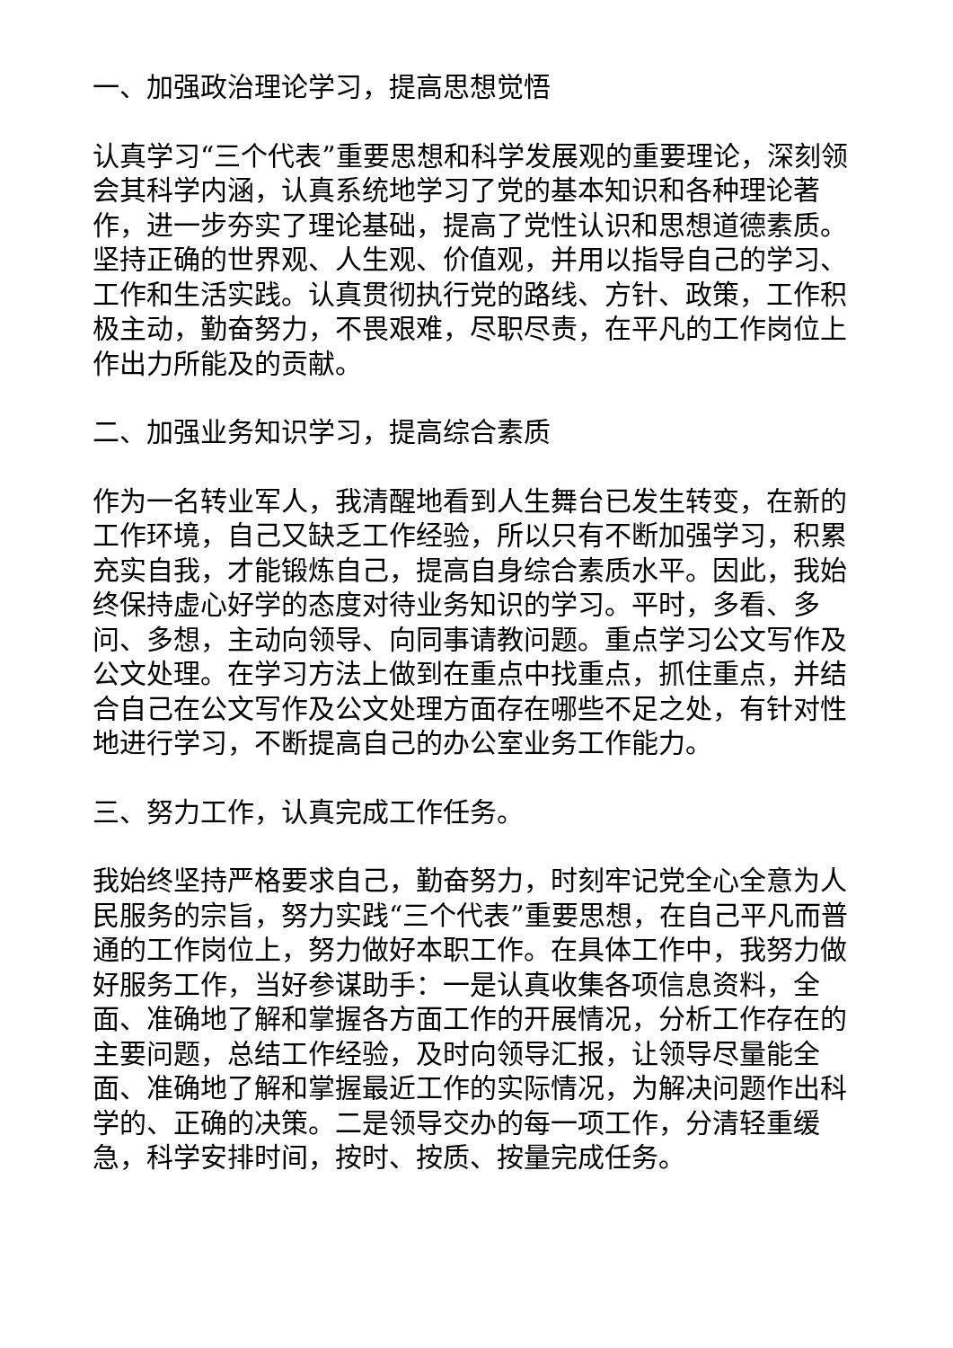一、加强政治理论学习，提高思想觉悟
认真学习“三个代表”重要思想和科学发展观的重要理论，深刻领会其科学内涵，认真系统地学习了党的基本知识和各种理论著作，进一步夯实了理论基础，提高了党性认识和思想道德素质。坚持正确的世界观、人生观、价值观，并用以指导自己的学习、工作和生活实践。认真贯彻执行党的路线、方针、政策，工作积极主动，勤奋努力，不畏艰难，尽职尽责，在平凡的工作岗位上作出力所能及的贡献。
二、加强业务知识学习，提高综合素质
作为一名转业军人，我清醒地看到人生舞台已发生转变，在新的工作环境，自己又缺乏工作经验，所以只有不断加强学习，积累充实自我，才能锻炼自己，提高自身综合素质水平。因此，我始终保持虚心好学的态度对待业务知识的学习。平时，多看、多问、多想，主动向领导、向同事请教问题。重点学习公文写作及公文处理。在学习方法上做到在重点中找重点，抓住重点，并结合自己在公文写作及公文处理方面存在哪些不足之处，有针对性地进行学习，不断提高自己的办公室业务工作能力。
三、努力工作，认真完成工作任务。
我始终坚持严格要求自己，勤奋努力，时刻牢记党全心全意为人民服务的宗旨，努力实践“三个代表”重要思想，在自己平凡而普通的工作岗位上，努力做好本职工作。在具体工作中，我努力做好服务工作，当好参谋助手：一是认真收集各项信息资料，全面、准确地了解和掌握各方面工作的开展情况，分析工作存在的主要问题，总结工作经验，及时向领导汇报，让领导尽量能全面、准确地了解和掌握最近工作的实际情况，为解决问题作出科学的、正确的决策。二是领导交办的每一项工作，分清轻重缓急，科学安排时间，按时、按质、按量完成任务。